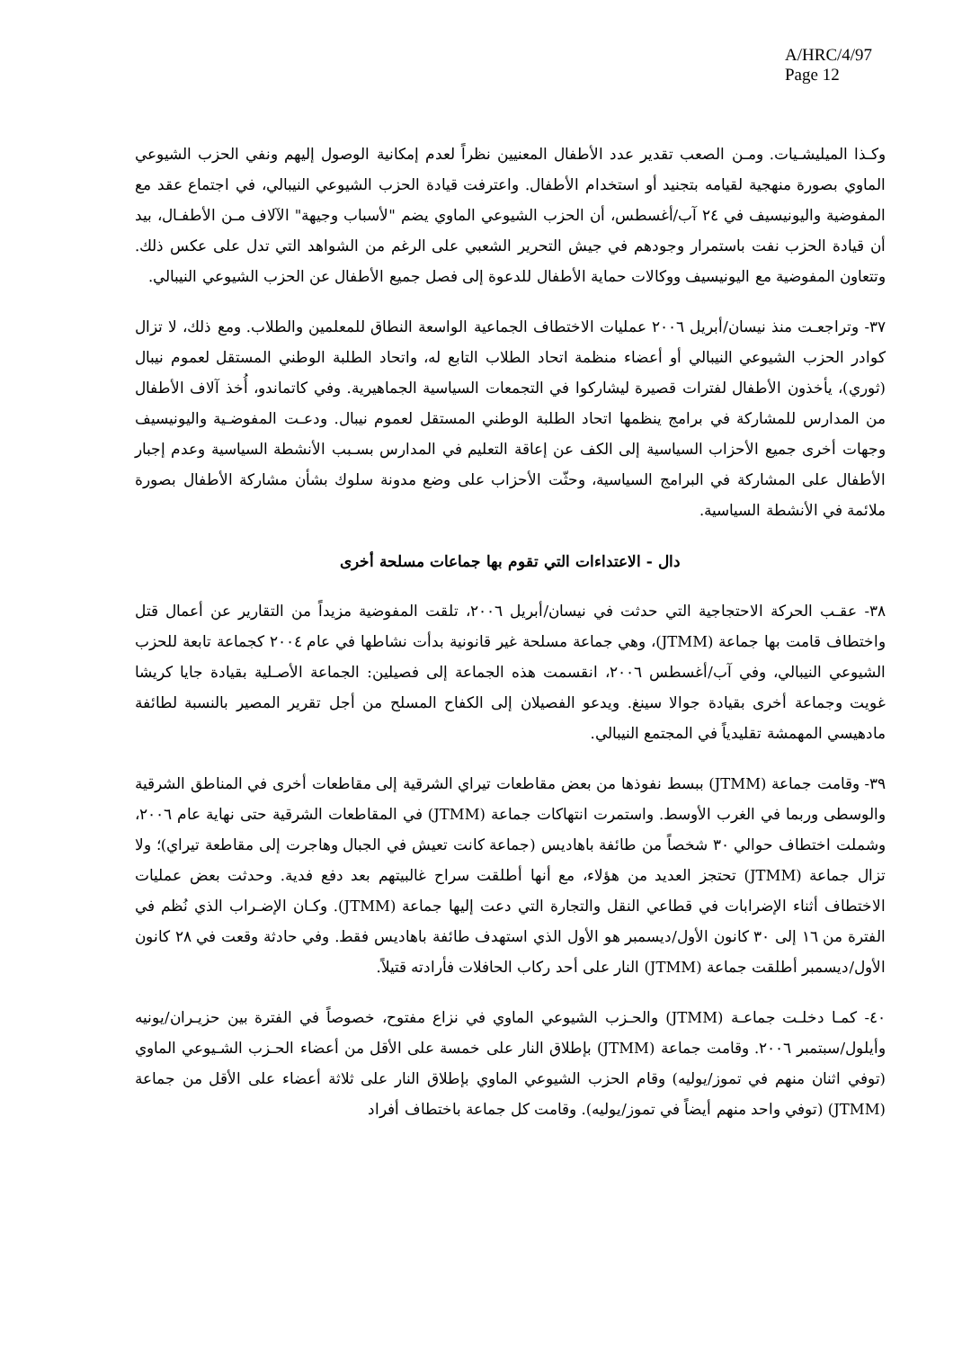A/HRC/4/97
Page 12
وكـذا الميليشـيات. ومـن الصعب تقدير عدد الأطفال المعنيين نظراً لعدم إمكانية الوصول إليهم ونفي الحزب الشيوعي الماوي بصورة منهجية لقيامه بتجنيد أو استخدام الأطفال. واعترفت قيادة الحزب الشيوعي النيبالي، في اجتماع عقد مع المفوضية واليونيسيف في ٢٤ آب/أغسطس، أن الحزب الشيوعي الماوي يضم "لأسباب وجيهة" الآلاف مـن الأطفـال، بيد أن قيادة الحزب نفت باستمرار وجودهم في جيش التحرير الشعبي على الرغم من الشواهد التي تدل على عكس ذلك. وتتعاون المفوضية مع اليونيسيف ووكالات حماية الأطفال للدعوة إلى فصل جميع الأطفال عن الحزب الشيوعي النيبالي.
٣٧- وتراجعـت منذ نيسان/أبريل ٢٠٠٦ عمليات الاختطاف الجماعية الواسعة النطاق للمعلمين والطلاب. ومع ذلك، لا تزال كوادر الحزب الشيوعي النيبالي أو أعضاء منظمة اتحاد الطلاب التابع له، واتحاد الطلبة الوطني المستقل لعموم نيبال (ثوري)، يأخذون الأطفال لفترات قصيرة ليشاركوا في التجمعات السياسية الجماهيرية. وفي كاتماندو، أُخذ آلاف الأطفال من المدارس للمشاركة في برامج ينظمها اتحاد الطلبة الوطني المستقل لعموم نيبال. ودعـت المفوضـية واليونيسيف وجهات أخرى جميع الأحزاب السياسية إلى الكف عن إعاقة التعليم في المدارس بسـبب الأنشطة السياسية وعدم إجبار الأطفال على المشاركة في البرامج السياسية، وحثّت الأحزاب على وضع مدونة سلوك بشأن مشاركة الأطفال بصورة ملائمة في الأنشطة السياسية.
دال - الاعتداءات التي تقوم بها جماعات مسلحة أخرى
٣٨- عقـب الحركة الاحتجاجية التي حدثت في نيسان/أبريل ٢٠٠٦، تلقت المفوضية مزيداً من التقارير عن أعمال قتل واختطاف قامت بها جماعة (JTMM)، وهي جماعة مسلحة غير قانونية بدأت نشاطها في عام ٢٠٠٤ كجماعة تابعة للحزب الشيوعي النيبالي، وفي آب/أغسطس ٢٠٠٦، انقسمت هذه الجماعة إلى فصيلين: الجماعة الأصـلية بقيادة جايا كريشا غويت وجماعة أخرى بقيادة جوالا سينغ. ويدعو الفصيلان إلى الكفاح المسلح من أجل تقرير المصير بالنسبة لطائفة مادهيسي المهمشة تقليدياً في المجتمع النيبالي.
٣٩- وقامت جماعة (JTMM) ببسط نفوذها من بعض مقاطعات تيراي الشرقية إلى مقاطعات أخرى في المناطق الشرقية والوسطى وربما في الغرب الأوسط. واستمرت انتهاكات جماعة (JTMM) في المقاطعات الشرقية حتى نهاية عام ٢٠٠٦، وشملت اختطاف حوالي ٣٠ شخصاً من طائفة باهاديس (جماعة كانت تعيش في الجبال وهاجرت إلى مقاطعة تيراي)؛ ولا تزال جماعة (JTMM) تحتجز العديد من هؤلاء، مع أنها أطلقت سراح غالبيتهم بعد دفع فدية. وحدثت بعض عمليات الاختطاف أثناء الإضرابات في قطاعي النقل والتجارة التي دعت إليها جماعة (JTMM). وكـان الإضـراب الذي نُظم في الفترة من ١٦ إلى ٣٠ كانون الأول/ديسمبر هو الأول الذي استهدف طائفة باهاديس فقط. وفي حادثة وقعت في ٢٨ كانون الأول/ديسمبر أطلقت جماعة (JTMM) النار على أحد ركاب الحافلات فأرادته قتيلاً.
٤٠- كمـا دخلـت جماعـة (JTMM) والحـزب الشيوعي الماوي في نزاع مفتوح، خصوصاً في الفترة بين حزيـران/يونيه وأيلول/سبتمبر ٢٠٠٦. وقامت جماعة (JTMM) بإطلاق النار على خمسة على الأقل من أعضاء الحـزب الشـيوعي الماوي (توفي اثنان منهم في تموز/يوليه) وقام الحزب الشيوعي الماوي بإطلاق النار على ثلاثة أعضاء على الأقل من جماعة (JTMM) (توفي واحد منهم أيضاً في تموز/يوليه). وقامت كل جماعة باختطاف أفراد